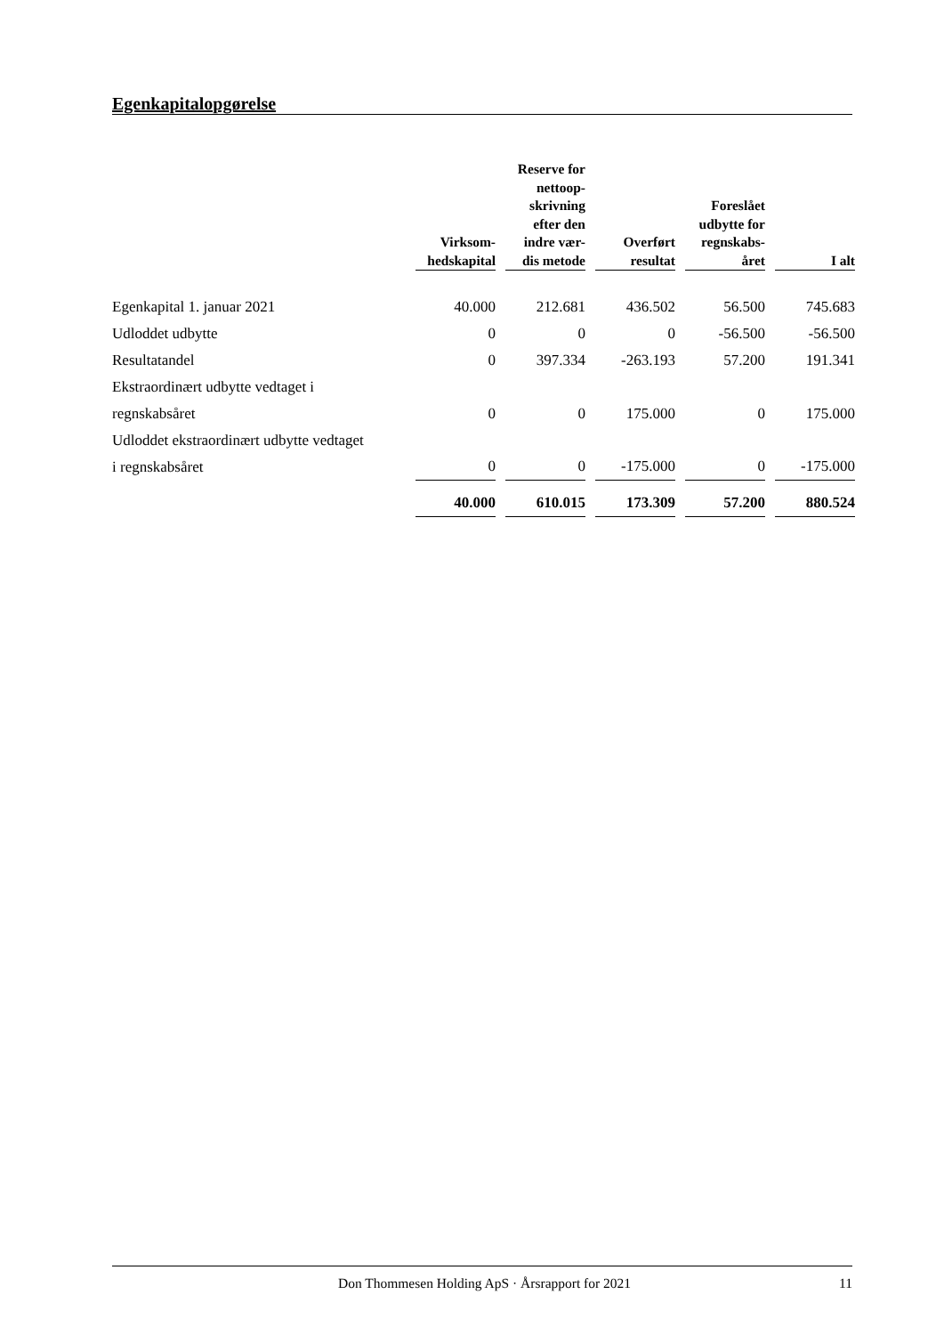Egenkapitalopgørelse
| | Virksom- hedskapital | Reserve for nettoop- skrivning efter den indre vær- dis metode | Overført resultat | Foreslået udbytte for regnskabs- året | I alt |
| --- | --- | --- | --- | --- | --- |
| Egenkapital 1. januar 2021 | 40.000 | 212.681 | 436.502 | 56.500 | 745.683 |
| Udloddet udbytte | 0 | 0 | 0 | -56.500 | -56.500 |
| Resultatandel | 0 | 397.334 | -263.193 | 57.200 | 191.341 |
| Ekstraordinært udbytte vedtaget i regnskabsåret | 0 | 0 | 175.000 | 0 | 175.000 |
| Udloddet ekstraordinært udbytte vedtaget i regnskabsåret | 0 | 0 | -175.000 | 0 | -175.000 |
| | 40.000 | 610.015 | 173.309 | 57.200 | 880.524 |
Don Thommesen Holding ApS · Årsrapport for 2021 11